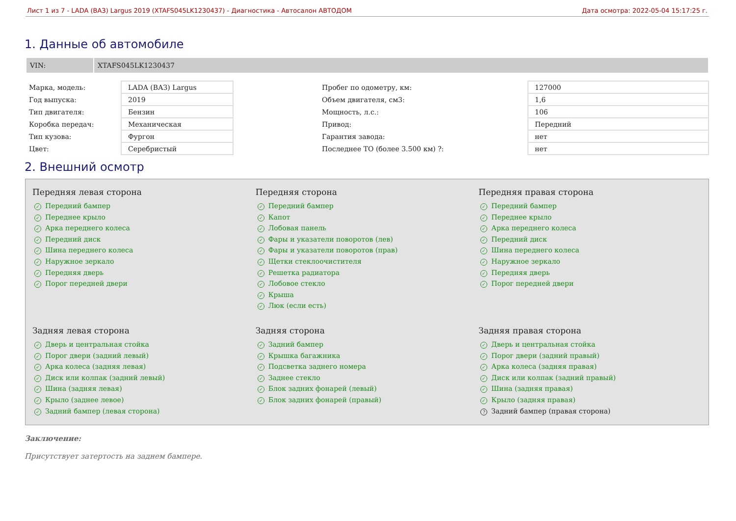Лист 1 из 7 - LADA (ВАЗ) Largus 2019 (XTAFS045LK1230437) - Диагностика - Автосалон АВТОДОМ Дата осмотра: 2022-05-04 15:17:25 г.
1. Данные об автомобиле
| VIN: | XTAFS045LK1230437 |
| Марка, модель: | LADA (ВАЗ) Largus | Пробег по одометру, км: | 127000 |
| Год выпуска: | 2019 | Объем двигателя, см3: | 1,6 |
| Тип двигателя: | Бензин | Мощность, л.с.: | 106 |
| Коробка передач: | Механическая | Привод: | Передний |
| Тип кузова: | Фургон | Гарантия завода: | нет |
| Цвет: | Серебристый | Последнее ТО (более 3.500 км) ?: | нет |
2. Внешний осмотр
Передняя левая сторона
✓ Передний бампер
✓ Переднее крыло
✓ Арка переднего колеса
✓ Передний диск
✓ Шина переднего колеса
✓ Наружное зеркало
✓ Передняя дверь
✓ Порог передней двери
Передняя сторона
✓ Передний бампер
✓ Капот
✓ Лобовая панель
✓ Фары и указатели поворотов (лев)
✓ Фары и указатели поворотов (прав)
✓ Щетки стеклоочистителя
✓ Решетка радиатора
✓ Лобовое стекло
✓ Крыша
✓ Люк (если есть)
Передняя правая сторона
✓ Передний бампер
✓ Переднее крыло
✓ Арка переднего колеса
✓ Передний диск
✓ Шина переднего колеса
✓ Наружное зеркало
✓ Передняя дверь
✓ Порог передней двери
Задняя левая сторона
✓ Дверь и центральная стойка
✓ Порог двери (задний левый)
✓ Арка колеса (задняя левая)
✓ Диск или колпак (задний левый)
✓ Шина (задняя левая)
✓ Крыло (заднее левое)
✓ Задний бампер (левая сторона)
Задняя сторона
✓ Задний бампер
✓ Крышка багажника
✓ Подсветка заднего номера
✓ Заднее стекло
✓ Блок задних фонарей (левый)
✓ Блок задних фонарей (правый)
Задняя правая сторона
✓ Дверь и центральная стойка
✓ Порог двери (задний правый)
✓ Арка колеса (задняя правая)
✓ Диск или колпак (задний правый)
✓ Шина (задняя правая)
✓ Крыло (задняя правая)
? Задний бампер (правая сторона)
Заключение:
Присутствует затертость на заднем бампере.